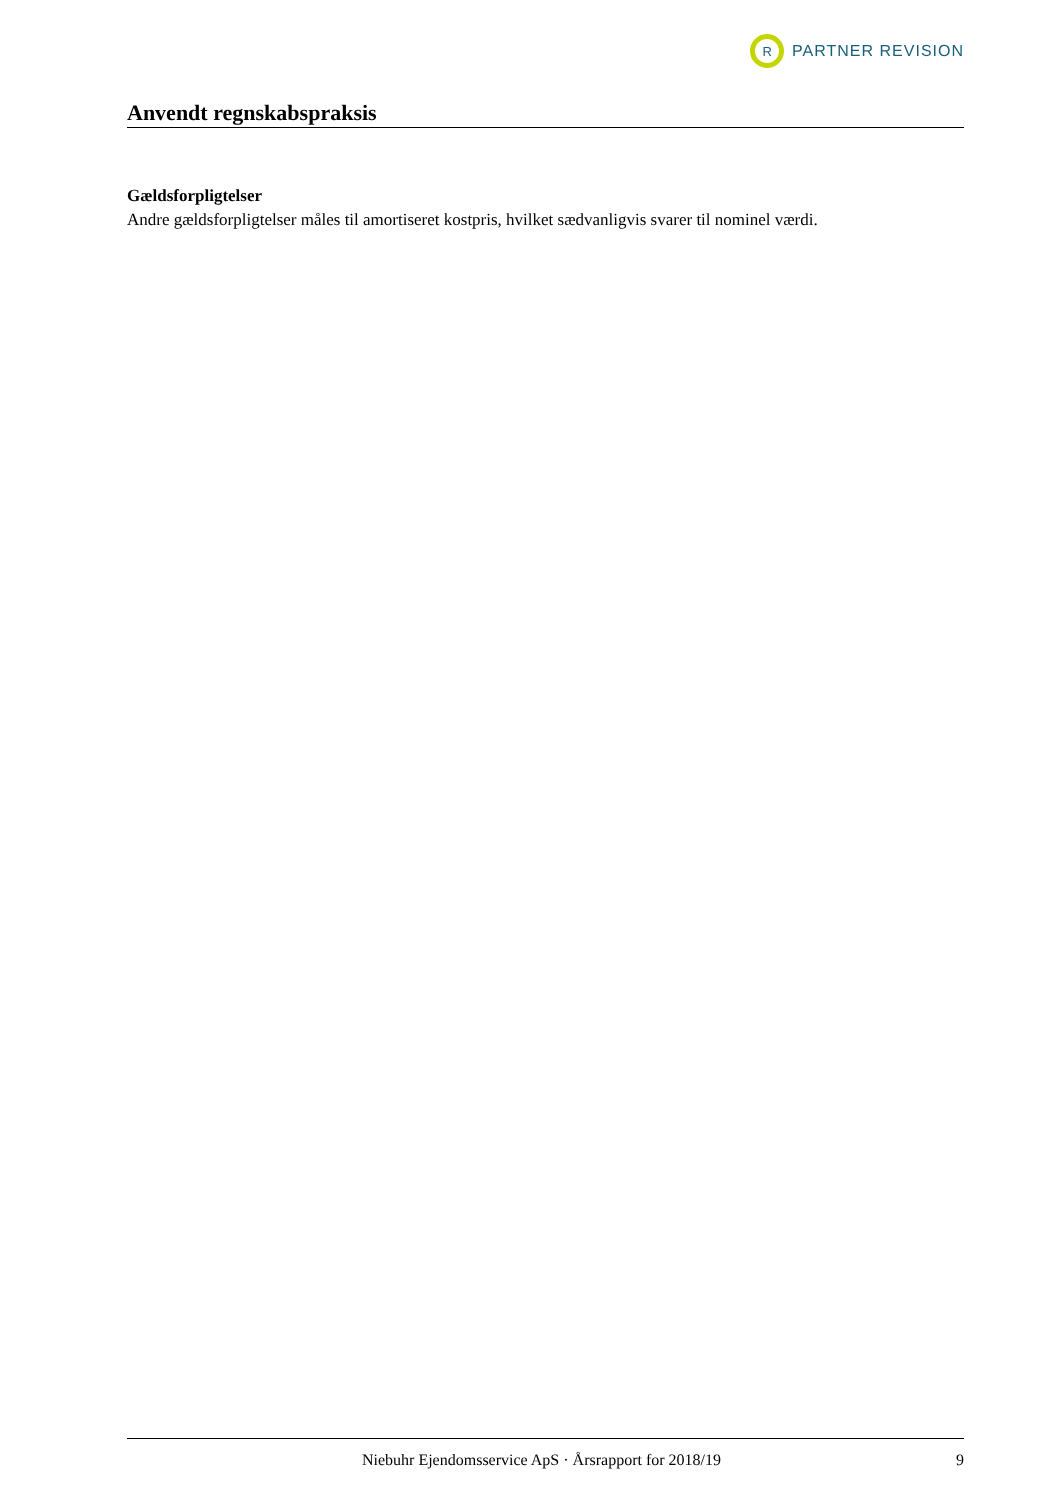R
PARTNER REVISION
Anvendt regnskabspraksis
Gældsforpligtelser
Andre gældsforpligtelser måles til amortiseret kostpris, hvilket sædvanligvis svarer til nominel værdi.
Niebuhr Ejendomsservice ApS · Årsrapport for 2018/19 9